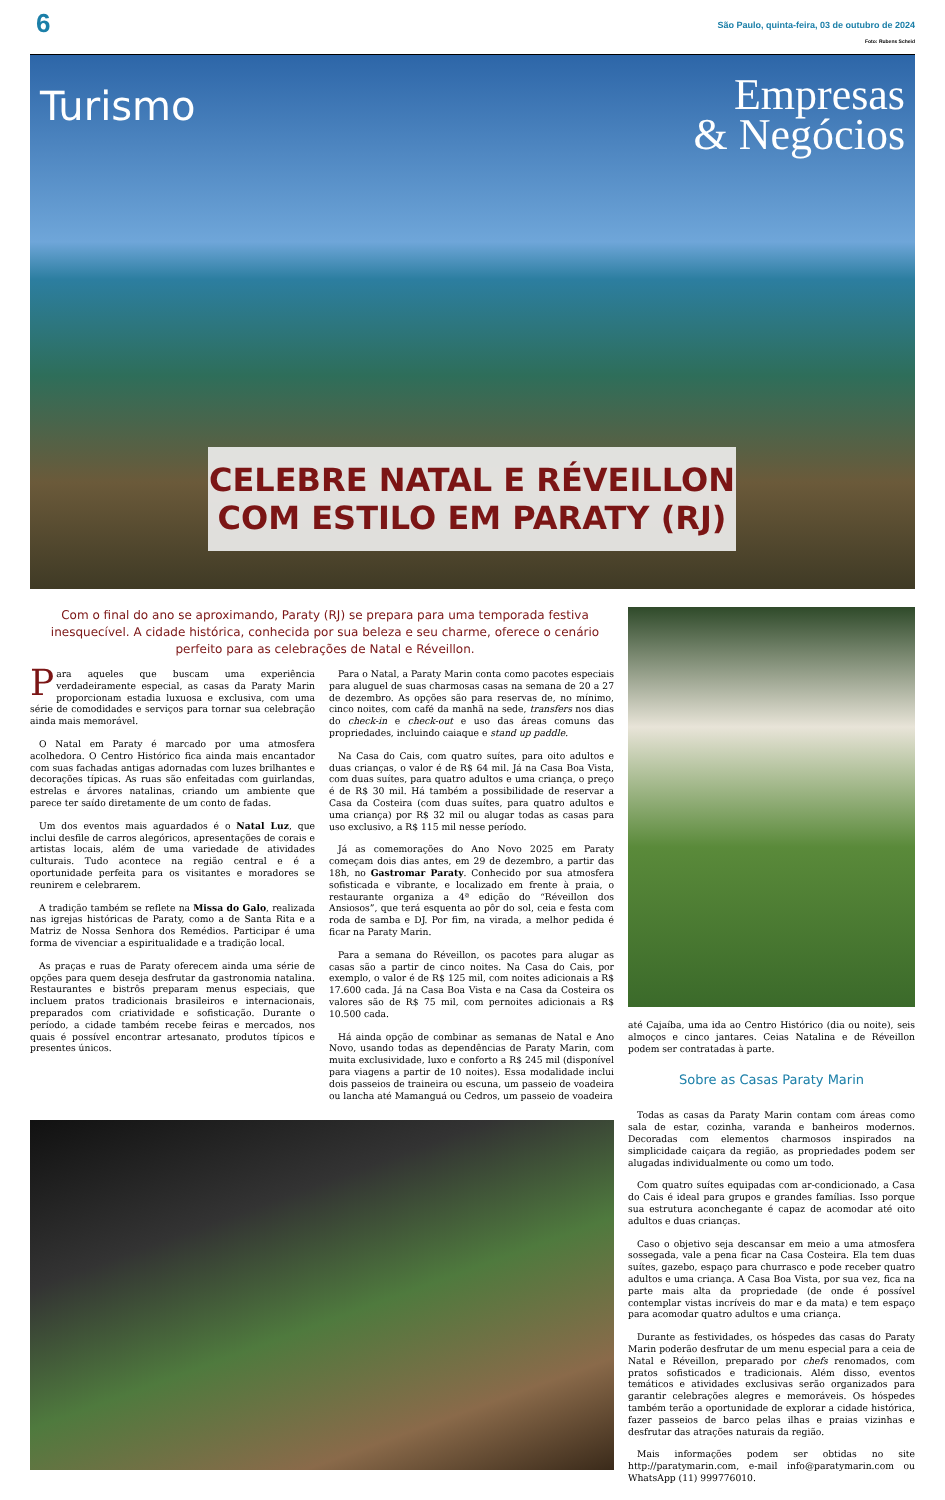6
São Paulo, quinta-feira, 03 de outubro de 2024
Foto: Rubens Scheid
Turismo
Empresas
& Negócios
CELEBRE NATAL E RÉVEILLON
COM ESTILO EM PARATY (RJ)
Com o final do ano se aproximando, Paraty (RJ) se prepara para uma temporada festiva inesquecível. A cidade histórica, conhecida por sua beleza e seu charme, oferece o cenário perfeito para as celebrações de Natal e Réveillon.
Para aqueles que buscam uma experiência verdadeiramente especial, as casas da Paraty Marin proporcionam estadia luxuosa e exclusiva, com uma série de comodidades e serviços para tornar sua celebração ainda mais memorável.
O Natal em Paraty é marcado por uma atmosfera acolhedora. O Centro Histórico fica ainda mais encantador com suas fachadas antigas adornadas com luzes brilhantes e decorações típicas. As ruas são enfeitadas com guirlandas, estrelas e árvores natalinas, criando um ambiente que parece ter saído diretamente de um conto de fadas.
Um dos eventos mais aguardados é o Natal Luz, que inclui desfile de carros alegóricos, apresentações de corais e artistas locais, além de uma variedade de atividades culturais. Tudo acontece na região central e é a oportunidade perfeita para os visitantes e moradores se reunirem e celebrarem.
A tradição também se reflete na Missa do Galo, realizada nas igrejas históricas de Paraty, como a de Santa Rita e a Matriz de Nossa Senhora dos Remédios. Participar é uma forma de vivenciar a espiritualidade e a tradição local.
As praças e ruas de Paraty oferecem ainda uma série de opções para quem deseja desfrutar da gastronomia natalina. Restaurantes e bistrôs preparam menus especiais, que incluem pratos tradicionais brasileiros e internacionais, preparados com criatividade e sofisticação. Durante o período, a cidade também recebe feiras e mercados, nos quais é possível encontrar artesanato, produtos típicos e presentes únicos.
Para o Natal, a Paraty Marin conta como pacotes especiais para aluguel de suas charmosas casas na semana de 20 a 27 de dezembro. As opções são para reservas de, no mínimo, cinco noites, com café da manhã na sede, transfers nos dias do check-in e check-out e uso das áreas comuns das propriedades, incluindo caiaque e stand up paddle.
Na Casa do Cais, com quatro suítes, para oito adultos e duas crianças, o valor é de R$ 64 mil. Já na Casa Boa Vista, com duas suítes, para quatro adultos e uma criança, o preço é de R$ 30 mil. Há também a possibilidade de reservar a Casa da Costeira (com duas suítes, para quatro adultos e uma criança) por R$ 32 mil ou alugar todas as casas para uso exclusivo, a R$ 115 mil nesse período.
Já as comemorações do Ano Novo 2025 em Paraty começam dois dias antes, em 29 de dezembro, a partir das 18h, no Gastromar Paraty. Conhecido por sua atmosfera sofisticada e vibrante, e localizado em frente à praia, o restaurante organiza a 4ª edição do “Réveillon dos Ansiosos”, que terá esquenta ao pôr do sol, ceia e festa com roda de samba e DJ. Por fim, na virada, a melhor pedida é ficar na Paraty Marin.
Para a semana do Réveillon, os pacotes para alugar as casas são a partir de cinco noites. Na Casa do Cais, por exemplo, o valor é de R$ 125 mil, com noites adicionais a R$ 17.600 cada. Já na Casa Boa Vista e na Casa da Costeira os valores são de R$ 75 mil, com pernoites adicionais a R$ 10.500 cada.
Há ainda opção de combinar as semanas de Natal e Ano Novo, usando todas as dependências de Paraty Marin, com muita exclusividade, luxo e conforto a R$ 245 mil (disponível para viagens a partir de 10 noites). Essa modalidade inclui dois passeios de traineira ou escuna, um passeio de voadeira ou lancha até Mamanguá ou Cedros, um passeio de voadeira
até Cajaíba, uma ida ao Centro Histórico (dia ou noite), seis almoços e cinco jantares. Ceias Natalina e de Réveillon podem ser contratadas à parte.
Sobre as Casas Paraty Marin
Todas as casas da Paraty Marin contam com áreas como sala de estar, cozinha, varanda e banheiros modernos. Decoradas com elementos charmosos inspirados na simplicidade caiçara da região, as propriedades podem ser alugadas individualmente ou como um todo.
Com quatro suítes equipadas com ar-condicionado, a Casa do Cais é ideal para grupos e grandes famílias. Isso porque sua estrutura aconchegante é capaz de acomodar até oito adultos e duas crianças.
Caso o objetivo seja descansar em meio a uma atmosfera sossegada, vale a pena ficar na Casa Costeira. Ela tem duas suítes, gazebo, espaço para churrasco e pode receber quatro adultos e uma criança. A Casa Boa Vista, por sua vez, fica na parte mais alta da propriedade (de onde é possível contemplar vistas incríveis do mar e da mata) e tem espaço para acomodar quatro adultos e uma criança.
Durante as festividades, os hóspedes das casas do Paraty Marin poderão desfrutar de um menu especial para a ceia de Natal e Réveillon, preparado por chefs renomados, com pratos sofisticados e tradicionais. Além disso, eventos temáticos e atividades exclusivas serão organizados para garantir celebrações alegres e memoráveis. Os hóspedes também terão a oportunidade de explorar a cidade histórica, fazer passeios de barco pelas ilhas e praias vizinhas e desfrutar das atrações naturais da região.
Mais informações podem ser obtidas no site http://paratymarin.com, e-mail info@paratymarin.com ou WhatsApp (11) 999776010.